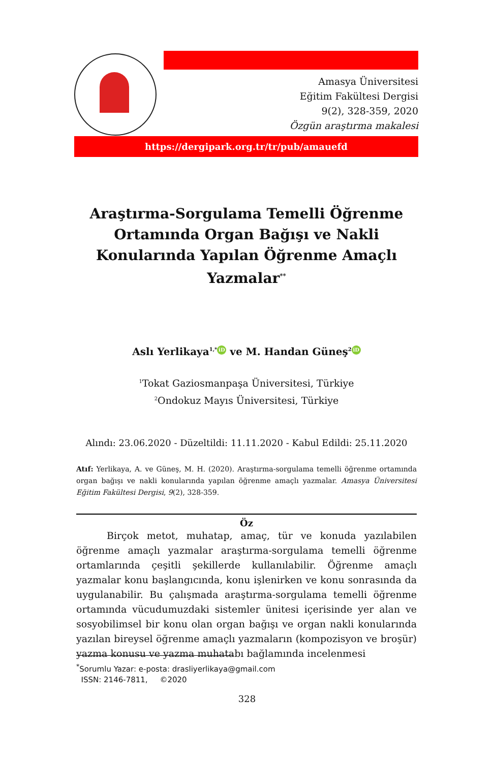Amasya Üniversitesi
Eğitim Fakültesi Dergisi
9(2), 328-359, 2020
Özgün araştırma makalesi
https://dergipark.org.tr/tr/pub/amauefd
Araştırma-Sorgulama Temelli Öğrenme Ortamında Organ Bağışı ve Nakli Konularında Yapılan Öğrenme Amaçlı Yazmalar<sup>**</sup>
Aslı Yerlikaya<sup>1,*</sup> iD ve M. Handan Güneş<sup>2</sup> iD
<sup>1</sup> Tokat Gaziosmanpaşa Üniversitesi, Türkiye
<sup>2</sup> Ondokuz Mayıs Üniversitesi, Türkiye
Alındı: 23.06.2020 - Düzeltildi: 11.11.2020 - Kabul Edildi: 25.11.2020
Atıf: Yerlikaya, A. ve Güneş, M. H. (2020). Araştırma-sorgulama temelli öğrenme ortamında organ bağışı ve nakli konularında yapılan öğrenme amaçlı yazmalar. Amasya Üniversitesi Eğitim Fakültesi Dergisi, 9(2), 328-359.
Öz
Birçok metot, muhatap, amaç, tür ve konuda yazılabilen öğrenme amaçlı yazmalar araştırma-sorgulama temelli öğrenme ortamlarında çeşitli şekillerde kullanılabilir. Öğrenme amaçlı yazmalar konu başlangıcında, konu işlenirken ve konu sonrasında da uygulanabilir. Bu çalışmada araştırma-sorgulama temelli öğrenme ortamında vücudumuzdaki sistemler ünitesi içerisinde yer alan ve sosyobilimsel bir konu olan organ bağışı ve organ nakli konularında yazılan bireysel öğrenme amaçlı yazmaların (kompozisyon ve broşür) yazma konusu ve yazma muhatabı bağlamında incelenmesi
<sup>*</sup> Sorumlu Yazar: e-posta: drasliyerlikaya@gmail.com
ISSN: 2146-7811, ©2020
328